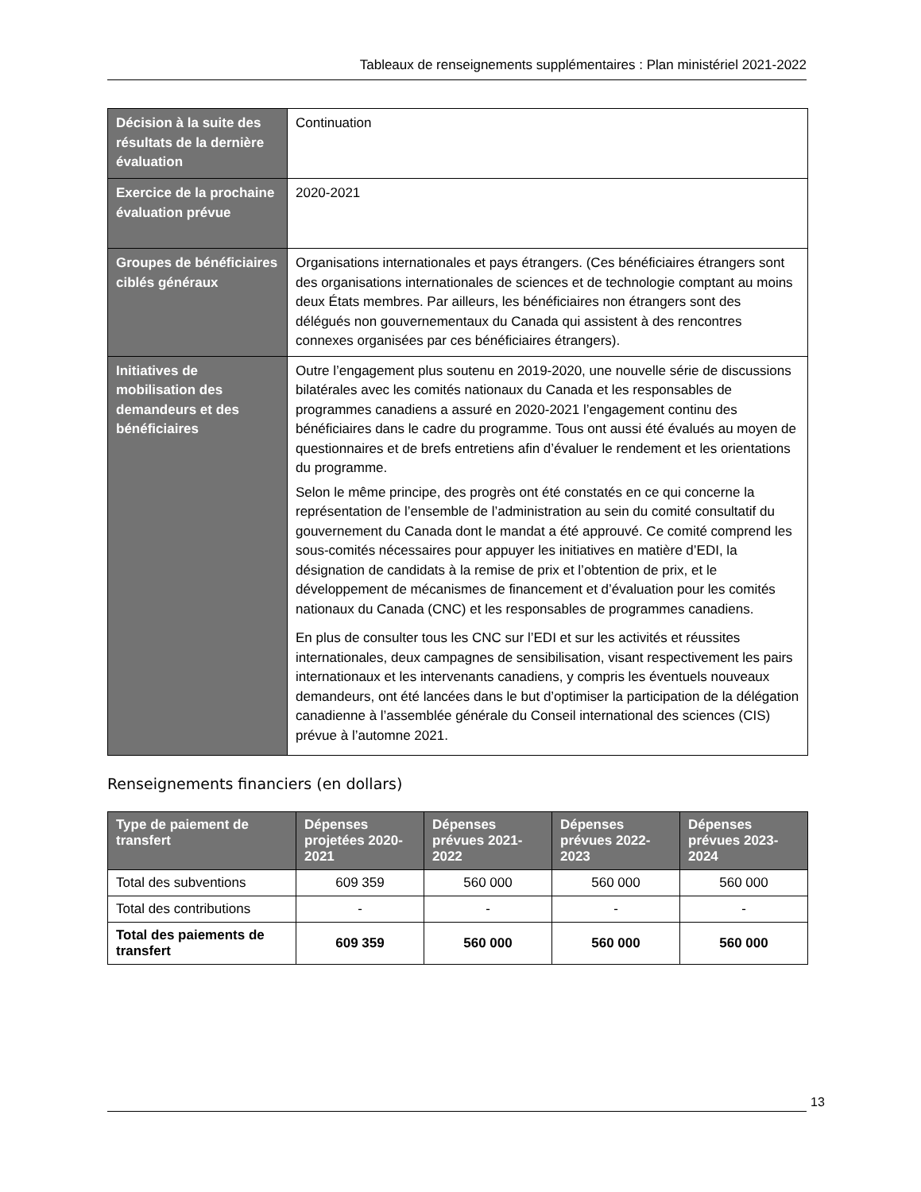Tableaux de renseignements supplémentaires : Plan ministériel 2021-2022
| Décision à la suite des résultats de la dernière évaluation | Continuation |
| Exercice de la prochaine évaluation prévue | 2020-2021 |
| Groupes de bénéficiaires ciblés généraux | Organisations internationales et pays étrangers. (Ces bénéficiaires étrangers sont des organisations internationales de sciences et de technologie comptant au moins deux États membres. Par ailleurs, les bénéficiaires non étrangers sont des délégués non gouvernementaux du Canada qui assistent à des rencontres connexes organisées par ces bénéficiaires étrangers). |
| Initiatives de mobilisation des demandeurs et des bénéficiaires | Outre l’engagement plus soutenu en 2019-2020, une nouvelle série de discussions bilatérales avec les comités nationaux du Canada et les responsables de programmes canadiens a assuré en 2020-2021 l’engagement continu des bénéficiaires dans le cadre du programme. Tous ont aussi été évalués au moyen de questionnaires et de brefs entretiens afin d’évaluer le rendement et les orientations du programme. Selon le même principe, des progrès ont été constatés en ce qui concerne la représentation de l’ensemble de l’administration au sein du comité consultatif du gouvernement du Canada dont le mandat a été approuvé. Ce comité comprend les sous-comités nécessaires pour appuyer les initiatives en matière d’EDI, la désignation de candidats à la remise de prix et l’obtention de prix, et le développement de mécanismes de financement et d’évaluation pour les comités nationaux du Canada (CNC) et les responsables de programmes canadiens. En plus de consulter tous les CNC sur l’EDI et sur les activités et réussites internationales, deux campagnes de sensibilisation, visant respectivement les pairs internationaux et les intervenants canadiens, y compris les éventuels nouveaux demandeurs, ont été lancées dans le but d’optimiser la participation de la délégation canadienne à l’assemblée générale du Conseil international des sciences (CIS) prévue à l’automne 2021. |
Renseignements financiers (en dollars)
| Type de paiement de transfert | Dépenses projetées 2020-2021 | Dépenses prévues 2021-2022 | Dépenses prévues 2022-2023 | Dépenses prévues 2023-2024 |
| --- | --- | --- | --- | --- |
| Total des subventions | 609 359 | 560 000 | 560 000 | 560 000 |
| Total des contributions | - | - | - | - |
| Total des paiements de transfert | 609 359 | 560 000 | 560 000 | 560 000 |
13